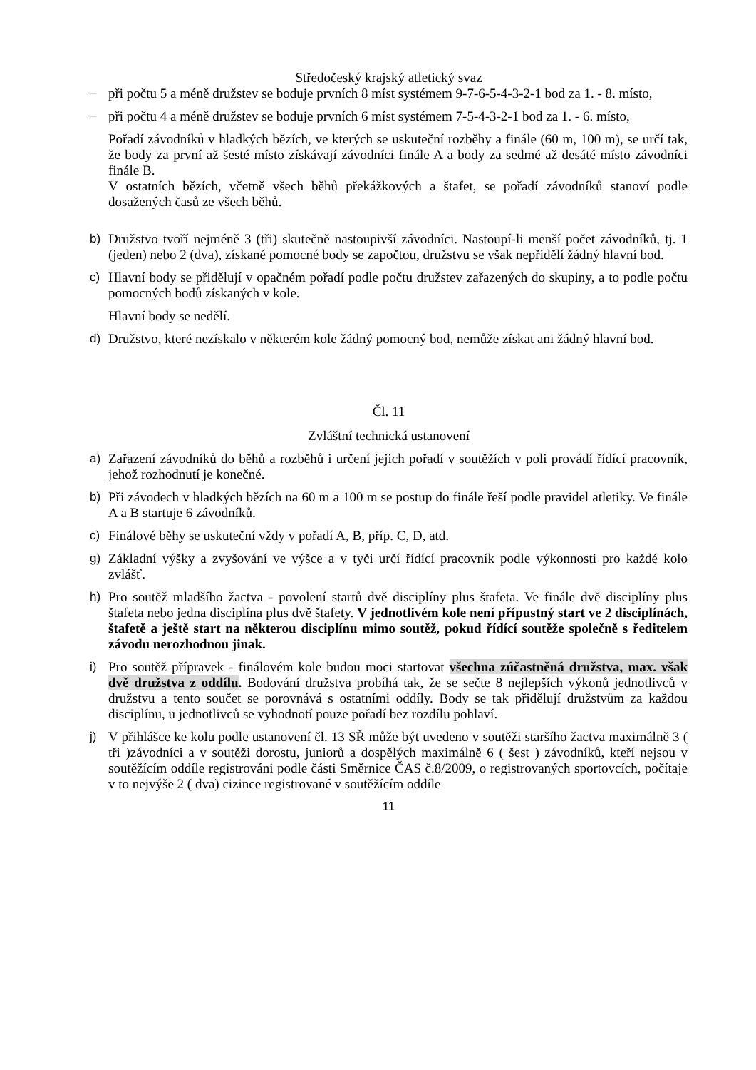Středočeský krajský atletický svaz
− při počtu 5 a méně družstev se boduje prvních 8 míst systémem 9-7-6-5-4-3-2-1 bod za 1. - 8. místo,
− při počtu 4 a méně družstev se boduje prvních 6 míst systémem 7-5-4-3-2-1 bod za 1. - 6. místo,
Pořadí závodníků v hladkých bězích, ve kterých se uskuteční rozběhy a finále (60 m, 100 m), se určí tak, že body za první až šesté místo získávají závodníci finále A a body za sedmé až desáté místo závodníci finále B.
V ostatních bězích, včetně všech běhů překážkových a štafet, se pořadí závodníků stanoví podle dosažených časů ze všech běhů.
b) Družstvo tvoří nejméně 3 (tři) skutečně nastoupivší závodníci. Nastoupí-li menší počet závodníků, tj. 1 (jeden) nebo 2 (dva), získané pomocné body se započtou, družstvu se však nepřidělí žádný hlavní bod.
c) Hlavní body se přidělují v opačném pořadí podle počtu družstev zařazených do skupiny, a to podle počtu pomocných bodů získaných v kole.
Hlavní body se nedělí.
d) Družstvo, které nezískalo v některém kole žádný pomocný bod, nemůže získat ani žádný hlavní bod.
Čl. 11
Zvláštní technická ustanovení
a) Zařazení závodníků do běhů a rozběhů i určení jejich pořadí v soutěžích v poli provádí řídící pracovník, jehož rozhodnutí je konečné.
b) Při závodech v hladkých bězích na 60 m a 100 m se postup do finále řeší podle pravidel atletiky. Ve finále A a B startuje 6 závodníků.
c) Finálové běhy se uskuteční vždy v pořadí A, B, příp. C, D, atd.
g) Základní výšky a zvyšování ve výšce a v tyči určí řídící pracovník podle výkonnosti pro každé kolo zvlášť.
h) Pro soutěž mladšího žactva - povolení startů dvě disciplíny plus štafeta. Ve finále dvě disciplíny plus štafeta nebo jedna disciplína plus dvě štafety. V jednotlivém kole není přípustný start ve 2 disciplínách, štafetě a ještě start na některou disciplínu mimo soutěž, pokud řídící soutěže společně s ředitelem závodu nerozhodnou jinak.
i) Pro soutěž přípravek - finálovém kole budou moci startovat všechna zúčastněná družstva, max. však dvě družstva z oddílu. Bodování družstva probíhá tak, že se sečte 8 nejlepších výkonů jednotlivců v družstvu a tento součet se porovnává s ostatními oddíly. Body se tak přidělují družstvům za každou disciplínu, u jednotlivců se vyhodnotí pouze pořadí bez rozdílu pohlaví.
j) V přihlášce ke kolu podle ustanovení čl. 13 SŘ může být uvedeno v soutěži staršího žactva maximálně 3 ( tři )závodníci a v soutěži dorostu, juniorů a dospělých maximálně 6 ( šest ) závodníků, kteří nejsou v soutěžícím oddíle registrováni podle části Směrnice ČAS č.8/2009, o registrovaných sportovcích, počítaje v to nejvýše 2 ( dva) cizince registrované v soutěžícím oddíle
11